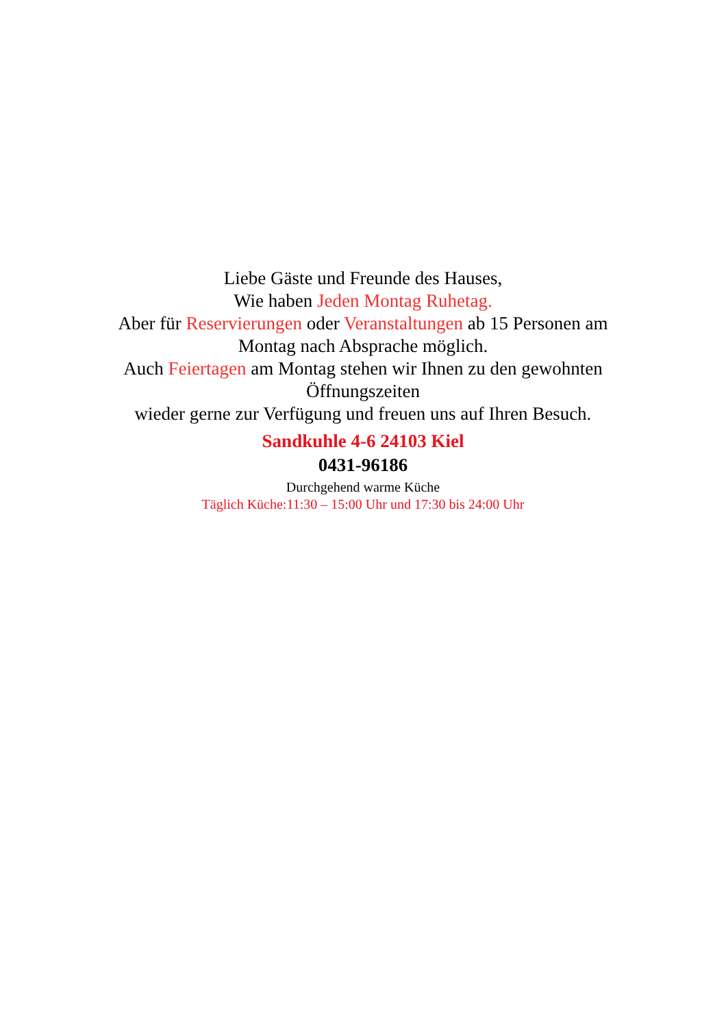Liebe Gäste und Freunde des Hauses,
Wie haben Jeden Montag Ruhetag.
Aber für Reservierungen oder Veranstaltungen ab 15 Personen am Montag nach Absprache möglich.
Auch Feiertagen am Montag stehen wir Ihnen zu den gewohnten Öffnungszeiten
wieder gerne zur Verfügung und freuen uns auf Ihren Besuch.
Sandkuhle 4-6 24103 Kiel
0431-96186
Durchgehend warme Küche
Täglich Küche:11:30 – 15:00 Uhr und 17:30 bis 24:00 Uhr